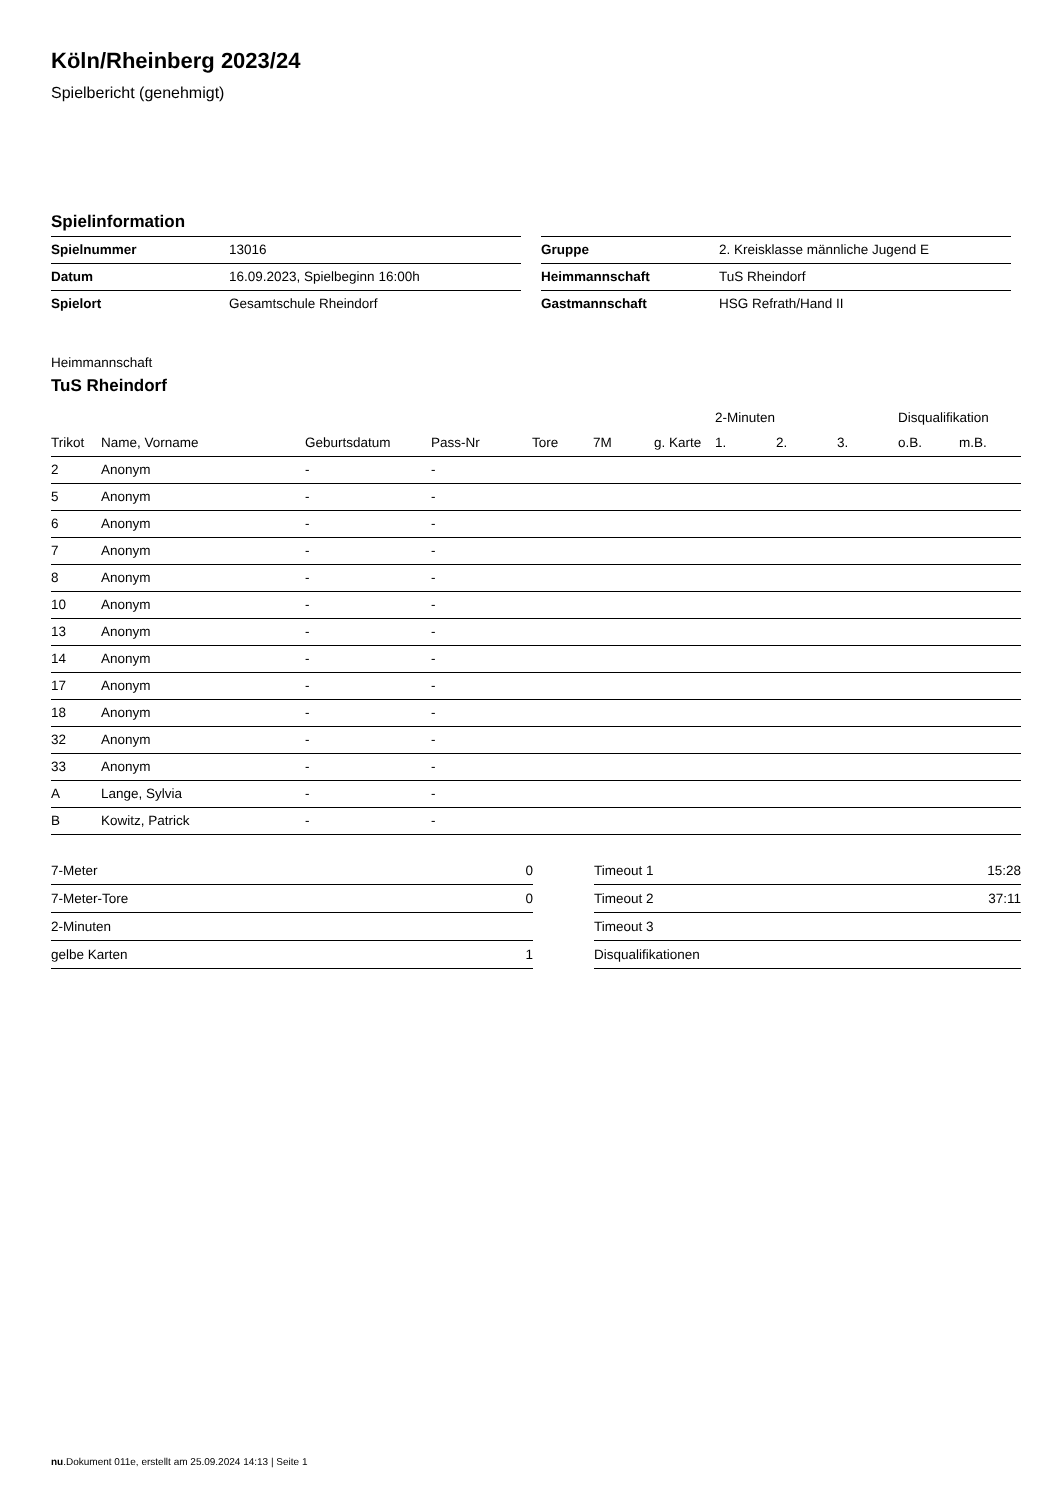Köln/Rheinberg 2023/24
Spielbericht (genehmigt)
Spielinformation
| Spielnummer | 13016 |
| Datum | 16.09.2023, Spielbeginn 16:00h |
| Spielort | Gesamtschule Rheindorf |
| Gruppe | 2. Kreisklasse männliche Jugend E |
| Heimmannschaft | TuS Rheindorf |
| Gastmannschaft | HSG Refrath/Hand II |
Heimmannschaft
TuS Rheindorf
| | | | | | | | 2-Minuten | | | Disqualifikation | |
| --- | --- | --- | --- | --- | --- | --- | --- | --- | --- | --- | --- |
| Trikot | Name, Vorname | Geburtsdatum | Pass-Nr | Tore | 7M | g. Karte | 1. | 2. | 3. | o.B. | m.B. |
| 2 | Anonym | - | - | | | | | | | | |
| 5 | Anonym | - | - | | | | | | | | |
| 6 | Anonym | - | - | | | | | | | | |
| 7 | Anonym | - | - | | | | | | | | |
| 8 | Anonym | - | - | | | | | | | | |
| 10 | Anonym | - | - | | | | | | | | |
| 13 | Anonym | - | - | | | | | | | | |
| 14 | Anonym | - | - | | | | | | | | |
| 17 | Anonym | - | - | | | | | | | | |
| 18 | Anonym | - | - | | | | | | | | |
| 32 | Anonym | - | - | | | | | | | | |
| 33 | Anonym | - | - | | | | | | | | |
| A | Lange, Sylvia | - | - | | | | | | | | |
| B | Kowitz, Patrick | - | - | | | | | | | | |
| 7-Meter | 0 |
| 7-Meter-Tore | 0 |
| 2-Minuten | |
| gelbe Karten | 1 |
| Timeout 1 | 15:28 |
| Timeout 2 | 37:11 |
| Timeout 3 | |
| Disqualifikationen | |
nu.Dokument 011e, erstellt am 25.09.2024 14:13 | Seite 1